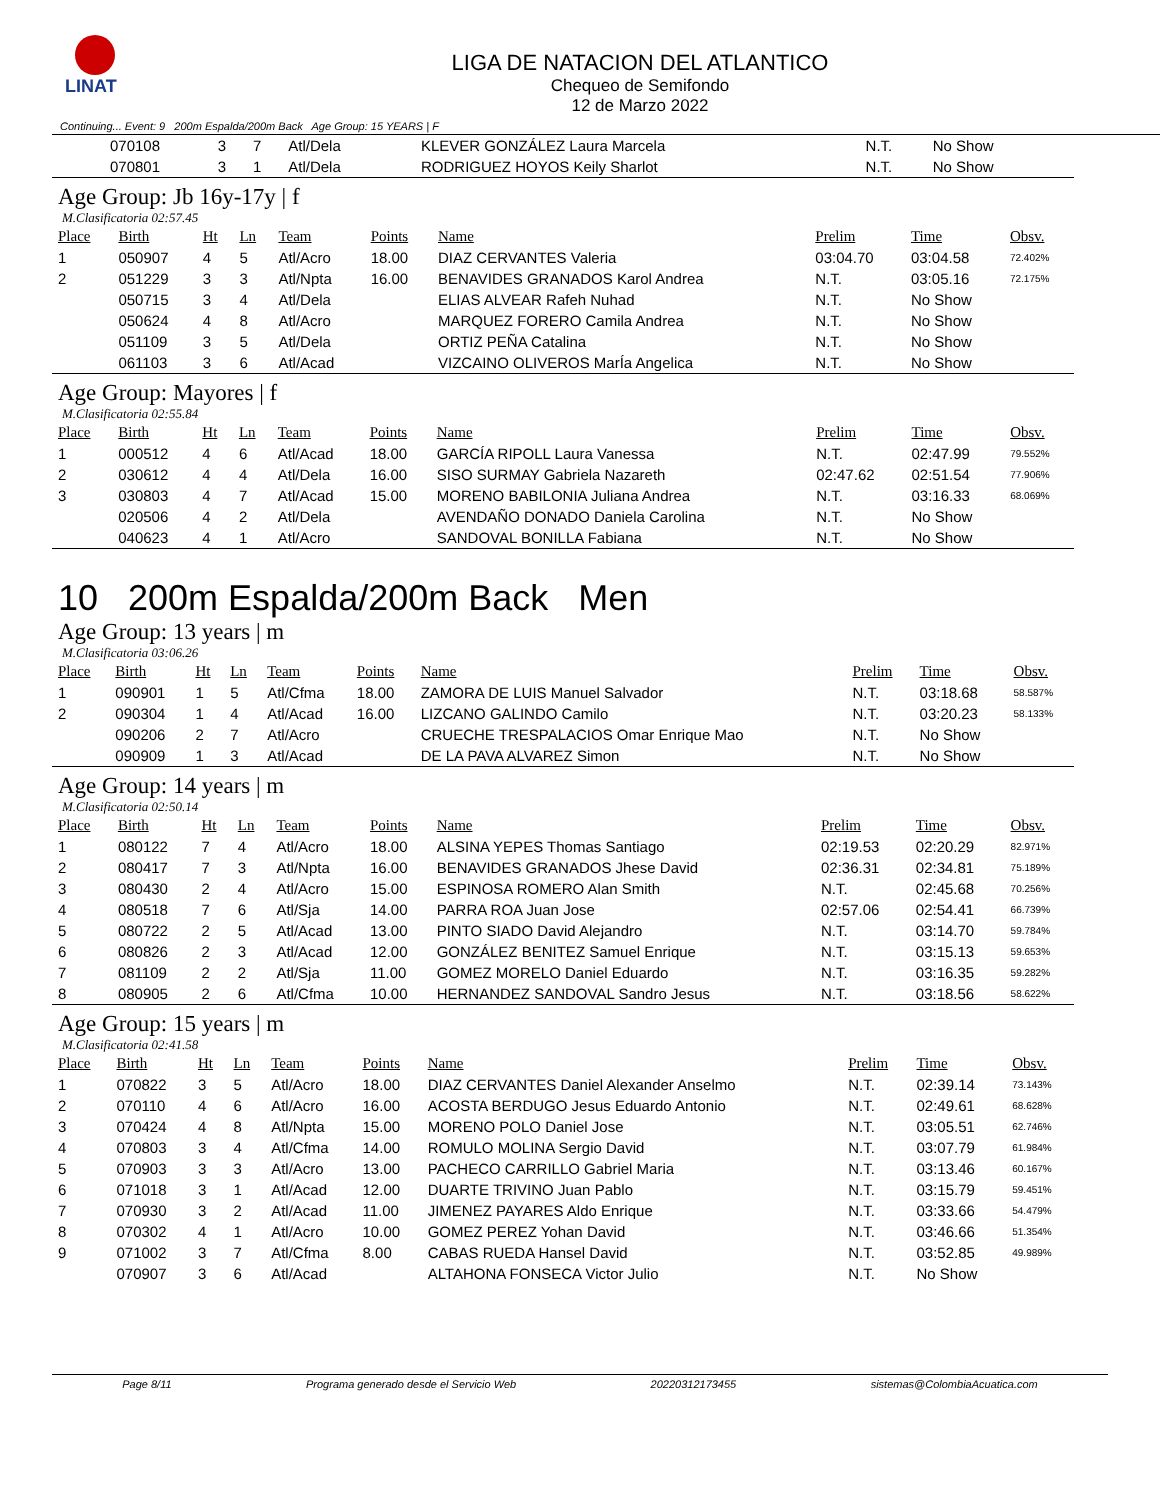LINAT
LIGA DE NATACION DEL ATLANTICO
Chequeo de Semifondo
12 de Marzo 2022
Continuing... Event: 9 200m Espalda/200m Back Age Group: 15 YEARS | F
| | 070108 | 3 | 7 | Atl/Dela | | KLEVER GONZÁLEZ Laura Marcela | N.T. | No Show | |
| | 070801 | 3 | 1 | Atl/Dela | | RODRIGUEZ HOYOS Keily Sharlot | N.T. | No Show | |
Age Group: Jb 16y-17y | f
M.Clasificatoria 02:57.45
| Place | Birth | Ht | Ln | Team | Points | Name | Prelim | Time | Obsv. |
| --- | --- | --- | --- | --- | --- | --- | --- | --- | --- |
| 1 | 050907 | 4 | 5 | Atl/Acro | 18.00 | DIAZ CERVANTES Valeria | 03:04.70 | 03:04.58 | 72.402% |
| 2 | 051229 | 3 | 3 | Atl/Npta | 16.00 | BENAVIDES GRANADOS Karol Andrea | N.T. | 03:05.16 | 72.175% |
| | 050715 | 3 | 4 | Atl/Dela | | ELIAS ALVEAR Rafeh Nuhad | N.T. | No Show | |
| | 050624 | 4 | 8 | Atl/Acro | | MARQUEZ FORERO Camila Andrea | N.T. | No Show | |
| | 051109 | 3 | 5 | Atl/Dela | | ORTIZ PEÑA Catalina | N.T. | No Show | |
| | 061103 | 3 | 6 | Atl/Acad | | VIZCAINO OLIVEROS MarÍa Angelica | N.T. | No Show | |
Age Group: Mayores | f
M.Clasificatoria 02:55.84
| Place | Birth | Ht | Ln | Team | Points | Name | Prelim | Time | Obsv. |
| --- | --- | --- | --- | --- | --- | --- | --- | --- | --- |
| 1 | 000512 | 4 | 6 | Atl/Acad | 18.00 | GARCÍA RIPOLL Laura Vanessa | N.T. | 02:47.99 | 79.552% |
| 2 | 030612 | 4 | 4 | Atl/Dela | 16.00 | SISO SURMAY Gabriela Nazareth | 02:47.62 | 02:51.54 | 77.906% |
| 3 | 030803 | 4 | 7 | Atl/Acad | 15.00 | MORENO BABILONIA Juliana Andrea | N.T. | 03:16.33 | 68.069% |
| | 020506 | 4 | 2 | Atl/Dela | | AVENDAÑO DONADO Daniela Carolina | N.T. | No Show | |
| | 040623 | 4 | 1 | Atl/Acro | | SANDOVAL BONILLA Fabiana | N.T. | No Show | |
10 200m Espalda/200m Back Men
Age Group: 13 years | m
M.Clasificatoria 03:06.26
| Place | Birth | Ht | Ln | Team | Points | Name | Prelim | Time | Obsv. |
| --- | --- | --- | --- | --- | --- | --- | --- | --- | --- |
| 1 | 090901 | 1 | 5 | Atl/Cfma | 18.00 | ZAMORA DE LUIS Manuel Salvador | N.T. | 03:18.68 | 58.587% |
| 2 | 090304 | 1 | 4 | Atl/Acad | 16.00 | LIZCANO GALINDO Camilo | N.T. | 03:20.23 | 58.133% |
| | 090206 | 2 | 7 | Atl/Acro | | CRUECHE TRESPALACIOS Omar Enrique Mao | N.T. | No Show | |
| | 090909 | 1 | 3 | Atl/Acad | | DE LA PAVA ALVAREZ Simon | N.T. | No Show | |
Age Group: 14 years | m
M.Clasificatoria 02:50.14
| Place | Birth | Ht | Ln | Team | Points | Name | Prelim | Time | Obsv. |
| --- | --- | --- | --- | --- | --- | --- | --- | --- | --- |
| 1 | 080122 | 7 | 4 | Atl/Acro | 18.00 | ALSINA YEPES Thomas Santiago | 02:19.53 | 02:20.29 | 82.971% |
| 2 | 080417 | 7 | 3 | Atl/Npta | 16.00 | BENAVIDES GRANADOS Jhese David | 02:36.31 | 02:34.81 | 75.189% |
| 3 | 080430 | 2 | 4 | Atl/Acro | 15.00 | ESPINOSA ROMERO Alan Smith | N.T. | 02:45.68 | 70.256% |
| 4 | 080518 | 7 | 6 | Atl/Sja | 14.00 | PARRA ROA Juan Jose | 02:57.06 | 02:54.41 | 66.739% |
| 5 | 080722 | 2 | 5 | Atl/Acad | 13.00 | PINTO SIADO David Alejandro | N.T. | 03:14.70 | 59.784% |
| 6 | 080826 | 2 | 3 | Atl/Acad | 12.00 | GONZÁLEZ BENITEZ Samuel Enrique | N.T. | 03:15.13 | 59.653% |
| 7 | 081109 | 2 | 2 | Atl/Sja | 11.00 | GOMEZ MORELO Daniel Eduardo | N.T. | 03:16.35 | 59.282% |
| 8 | 080905 | 2 | 6 | Atl/Cfma | 10.00 | HERNANDEZ SANDOVAL Sandro Jesus | N.T. | 03:18.56 | 58.622% |
Age Group: 15 years | m
M.Clasificatoria 02:41.58
| Place | Birth | Ht | Ln | Team | Points | Name | Prelim | Time | Obsv. |
| --- | --- | --- | --- | --- | --- | --- | --- | --- | --- |
| 1 | 070822 | 3 | 5 | Atl/Acro | 18.00 | DIAZ CERVANTES Daniel Alexander Anselmo | N.T. | 02:39.14 | 73.143% |
| 2 | 070110 | 4 | 6 | Atl/Acro | 16.00 | ACOSTA BERDUGO Jesus Eduardo Antonio | N.T. | 02:49.61 | 68.628% |
| 3 | 070424 | 4 | 8 | Atl/Npta | 15.00 | MORENO POLO Daniel Jose | N.T. | 03:05.51 | 62.746% |
| 4 | 070803 | 3 | 4 | Atl/Cfma | 14.00 | ROMULO MOLINA Sergio David | N.T. | 03:07.79 | 61.984% |
| 5 | 070903 | 3 | 3 | Atl/Acro | 13.00 | PACHECO CARRILLO Gabriel Maria | N.T. | 03:13.46 | 60.167% |
| 6 | 071018 | 3 | 1 | Atl/Acad | 12.00 | DUARTE TRIVINO Juan Pablo | N.T. | 03:15.79 | 59.451% |
| 7 | 070930 | 3 | 2 | Atl/Acad | 11.00 | JIMENEZ PAYARES Aldo Enrique | N.T. | 03:33.66 | 54.479% |
| 8 | 070302 | 4 | 1 | Atl/Acro | 10.00 | GOMEZ PEREZ Yohan David | N.T. | 03:46.66 | 51.354% |
| 9 | 071002 | 3 | 7 | Atl/Cfma | 8.00 | CABAS RUEDA Hansel David | N.T. | 03:52.85 | 49.989% |
| | 070907 | 3 | 6 | Atl/Acad | | ALTAHONA FONSECA Victor Julio | N.T. | No Show | |
Page 8/11 Programa generado desde el Servicio Web 20220312173455 sistemas@ColombiaAcuatica.com